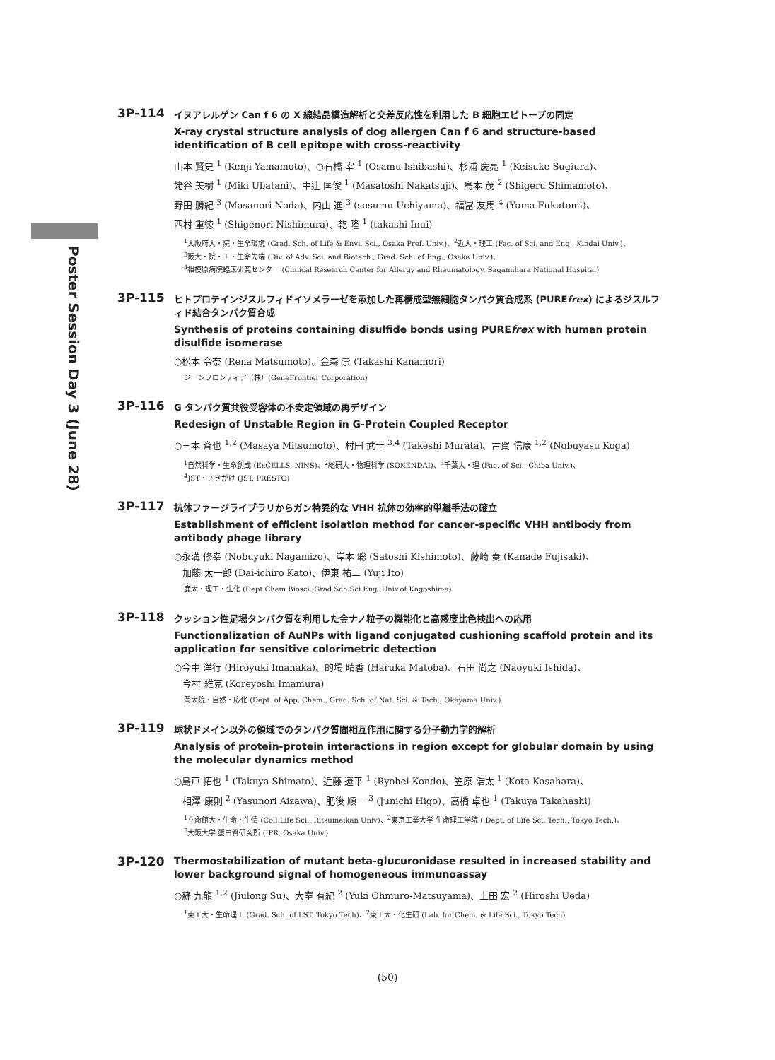Poster Session Day 3 (June 28)
3P-114
イヌアレルゲン Can f 6 の X 線結晶構造解析と交差反応性を利用した B 細胞エピトープの同定
X-ray crystal structure analysis of dog allergen Can f 6 and structure-based identification of B cell epitope with cross-reactivity
山本 賢史 <sup>1</sup> (Kenji Yamamoto)、○石橋 宰 <sup>1</sup> (Osamu Ishibashi)、杉浦 慶亮 <sup>1</sup> (Keisuke Sugiura)、
姥谷 美樹 <sup>1</sup> (Miki Ubatani)、中辻 匡俊 <sup>1</sup> (Masatoshi Nakatsuji)、島本 茂 <sup>2</sup> (Shigeru Shimamoto)、
野田 勝紀 <sup>3</sup> (Masanori Noda)、内山 進 <sup>3</sup> (susumu Uchiyama)、福冨 友馬 <sup>4</sup> (Yuma Fukutomi)、
西村 重徳 <sup>1</sup> (Shigenori Nishimura)、乾 隆 <sup>1</sup> (takashi Inui)
<sup>1</sup> 大阪府大・院・生命環境 (Grad. Sch. of Life & Envi. Sci., Osaka Pref. Univ.)、<sup>2</sup>近大・理工 (Fac. of Sci. and Eng., Kindai Univ.)、
<sup>3</sup> 阪大・院・工・生命先端 (Div. of Adv. Sci. and Biotech., Grad. Sch. of Eng., Osaka Univ.)、
<sup>4</sup> 相模原病院臨床研究センター (Clinical Research Center for Allergy and Rheumatology, Sagamihara National Hospital)
3P-115
ヒトプロテインジスルフィドイソメラーゼを添加した再構成型無細胞タンパク質合成系 (PUREfrex) によるジスルフィド結合タンパク質合成
Synthesis of proteins containing disulfide bonds using PUREfrex with human protein disulfide isomerase
○松本 令奈 (Rena Matsumoto)、金森 崇 (Takashi Kanamori)
ジーンフロンティア（株）(GeneFrontier Corporation)
3P-116
G タンパク質共役受容体の不安定領域の再デザイン
Redesign of Unstable Region in G-Protein Coupled Receptor
○三本 斉也 <sup>1,2</sup> (Masaya Mitsumoto)、村田 武士 <sup>3,4</sup> (Takeshi Murata)、古賀 信康 <sup>1,2</sup> (Nobuyasu Koga)
<sup>1</sup> 自然科学・生命創成 (ExCELLS, NINS)、<sup>2</sup>総研大・物理科学 (SOKENDAI)、<sup>3</sup>千葉大・理 (Fac. of Sci., Chiba Univ.)、
<sup>4</sup> JST・さきがけ (JST, PRESTO)
3P-117
抗体ファージライブラリからガン特異的な VHH 抗体の効率的単離手法の確立
Establishment of efficient isolation method for cancer-specific VHH antibody from antibody phage library
○永溝 修幸 (Nobuyuki Nagamizo)、岸本 聡 (Satoshi Kishimoto)、藤崎 奏 (Kanade Fujisaki)、
加藤 太一郎 (Dai-ichiro Kato)、伊東 祐二 (Yuji Ito)
鹿大・理工・生化 (Dept.Chem Biosci.,Grad.Sch.Sci Eng.,Univ.of Kagoshima)
3P-118
クッション性足場タンパク質を利用した金ナノ粒子の機能化と高感度比色検出への応用
Functionalization of AuNPs with ligand conjugated cushioning scaffold protein and its application for sensitive colorimetric detection
○今中 洋行 (Hiroyuki Imanaka)、的場 晴香 (Haruka Matoba)、石田 尚之 (Naoyuki Ishida)、
今村 維克 (Koreyoshi Imamura)
岡大院・自然・応化 (Dept. of App. Chem., Grad. Sch. of Nat. Sci. & Tech., Okayama Univ.)
3P-119
球状ドメイン以外の領域でのタンパク質間相互作用に関する分子動力学的解析
Analysis of protein-protein interactions in region except for globular domain by using the molecular dynamics method
○島戸 拓也 <sup>1</sup> (Takuya Shimato)、近藤 遼平 <sup>1</sup> (Ryohei Kondo)、笠原 浩太 <sup>1</sup> (Kota Kasahara)、
相澤 康則 <sup>2</sup> (Yasunori Aizawa)、肥後 順一 <sup>3</sup> (Junichi Higo)、高橋 卓也 <sup>1</sup> (Takuya Takahashi)
<sup>1</sup> 立命館大・生命・生情 (Coll.Life Sci., Ritsumeikan Univ)、<sup>2</sup>東京工業大学 生命理工学院 ( Dept. of Life Sci. Tech., Tokyo Tech.)、
<sup>3</sup> 大阪大学 蛋白質研究所 (IPR, Osaka Univ.)
3P-120
Thermostabilization of mutant beta-glucuronidase resulted in increased stability and lower background signal of homogeneous immunoassay
○蘇 九龍 <sup>1,2</sup> (Jiulong Su)、大室 有紀 <sup>2</sup> (Yuki Ohmuro-Matsuyama)、上田 宏 <sup>2</sup> (Hiroshi Ueda)
<sup>1</sup> 東工大・生命理工 (Grad. Sch. of LST, Tokyo Tech)、<sup>2</sup>東工大・化生研 (Lab. for Chem. & Life Sci., Tokyo Tech)
(50)